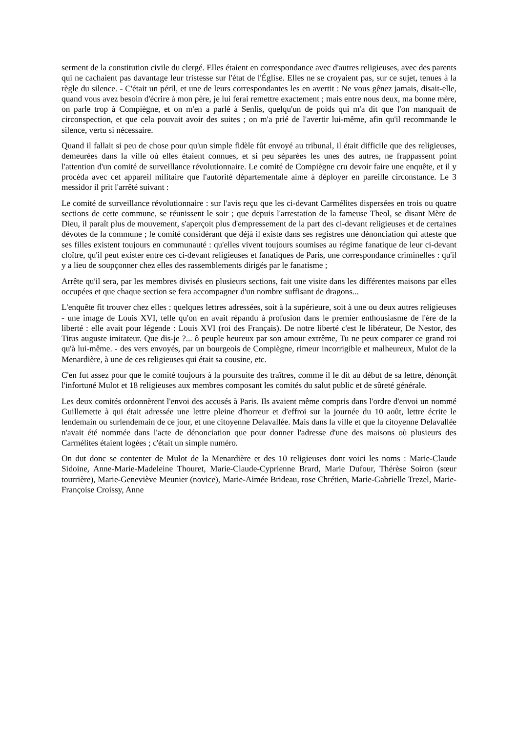serment de la constitution civile du clergé. Elles étaient en correspondance avec d'autres religieuses, avec des parents qui ne cachaient pas davantage leur tristesse sur l'état de l'Église. Elles ne se croyaient pas, sur ce sujet, tenues à la règle du silence. - C'était un péril, et une de leurs correspondantes les en avertit : Ne vous gênez jamais, disait-elle, quand vous avez besoin d'écrire à mon père, je lui ferai remettre exactement ; mais entre nous deux, ma bonne mère, on parle trop à Compiègne, et on m'en a parlé à Senlis, quelqu'un de poids qui m'a dit que l'on manquait de circonspection, et que cela pouvait avoir des suites ; on m'a prié de l'avertir lui-même, afin qu'il recommande le silence, vertu si nécessaire.
Quand il fallait si peu de chose pour qu'un simple fidèle fût envoyé au tribunal, il était difficile que des religieuses, demeurées dans la ville où elles étaient connues, et si peu séparées les unes des autres, ne frappassent point l'attention d'un comité de surveillance révolutionnaire. Le comité de Compiègne cru devoir faire une enquête, et il y procéda avec cet appareil militaire que l'autorité départementale aime à déployer en pareille circonstance. Le 3 messidor il prit l'arrêté suivant :
Le comité de surveillance révolutionnaire : sur l'avis reçu que les ci-devant Carmélites dispersées en trois ou quatre sections de cette commune, se réunissent le soir ; que depuis l'arrestation de la fameuse Theol, se disant Mère de Dieu, il paraît plus de mouvement, s'aperçoit plus d'empressement de la part des ci-devant religieuses et de certaines dévotes de la commune ; le comité considérant que déjà il existe dans ses registres une dénonciation qui atteste que ses filles existent toujours en communauté : qu'elles vivent toujours soumises au régime fanatique de leur ci-devant cloître, qu'il peut exister entre ces ci-devant religieuses et fanatiques de Paris, une correspondance criminelles : qu'il y a lieu de soupçonner chez elles des rassemblements dirigés par le fanatisme ;
Arrête qu'il sera, par les membres divisés en plusieurs sections, fait une visite dans les différentes maisons par elles occupées et que chaque section se fera accompagner d'un nombre suffisant de dragons...
L'enquête fit trouver chez elles : quelques lettres adressées, soit à la supérieure, soit à une ou deux autres religieuses - une image de Louis XVI, telle qu'on en avait répandu à profusion dans le premier enthousiasme de l'ère de la liberté : elle avait pour légende : Louis XVI (roi des Français). De notre liberté c'est le libérateur, De Nestor, des Titus auguste imitateur. Que dis-je ?... ô peuple heureux par son amour extrême, Tu ne peux comparer ce grand roi qu'à lui-même. - des vers envoyés, par un bourgeois de Compiègne, rimeur incorrigible et malheureux, Mulot de la Menardière, à une de ces religieuses qui était sa cousine, etc.
C'en fut assez pour que le comité toujours à la poursuite des traîtres, comme il le dit au début de sa lettre, dénonçât l'infortuné Mulot et 18 religieuses aux membres composant les comités du salut public et de sûreté générale.
Les deux comités ordonnèrent l'envoi des accusés à Paris. Ils avaient même compris dans l'ordre d'envoi un nommé Guillemette à qui était adressée une lettre pleine d'horreur et d'effroi sur la journée du 10 août, lettre écrite le lendemain ou surlendemain de ce jour, et une citoyenne Delavallée. Mais dans la ville et que la citoyenne Delavallée n'avait été nommée dans l'acte de dénonciation que pour donner l'adresse d'une des maisons où plusieurs des Carmélites étaient logées ; c'était un simple numéro.
On dut donc se contenter de Mulot de la Menardière et des 10 religieuses dont voici les noms : Marie-Claude Sidoine, Anne-Marie-Madeleine Thouret, Marie-Claude-Cyprienne Brard, Marie Dufour, Thérèse Soiron (sœur tourrière), Marie-Geneviève Meunier (novice), Marie-Aimée Brideau, rose Chrétien, Marie-Gabrielle Trezel, Marie-Françoise Croissy, Anne